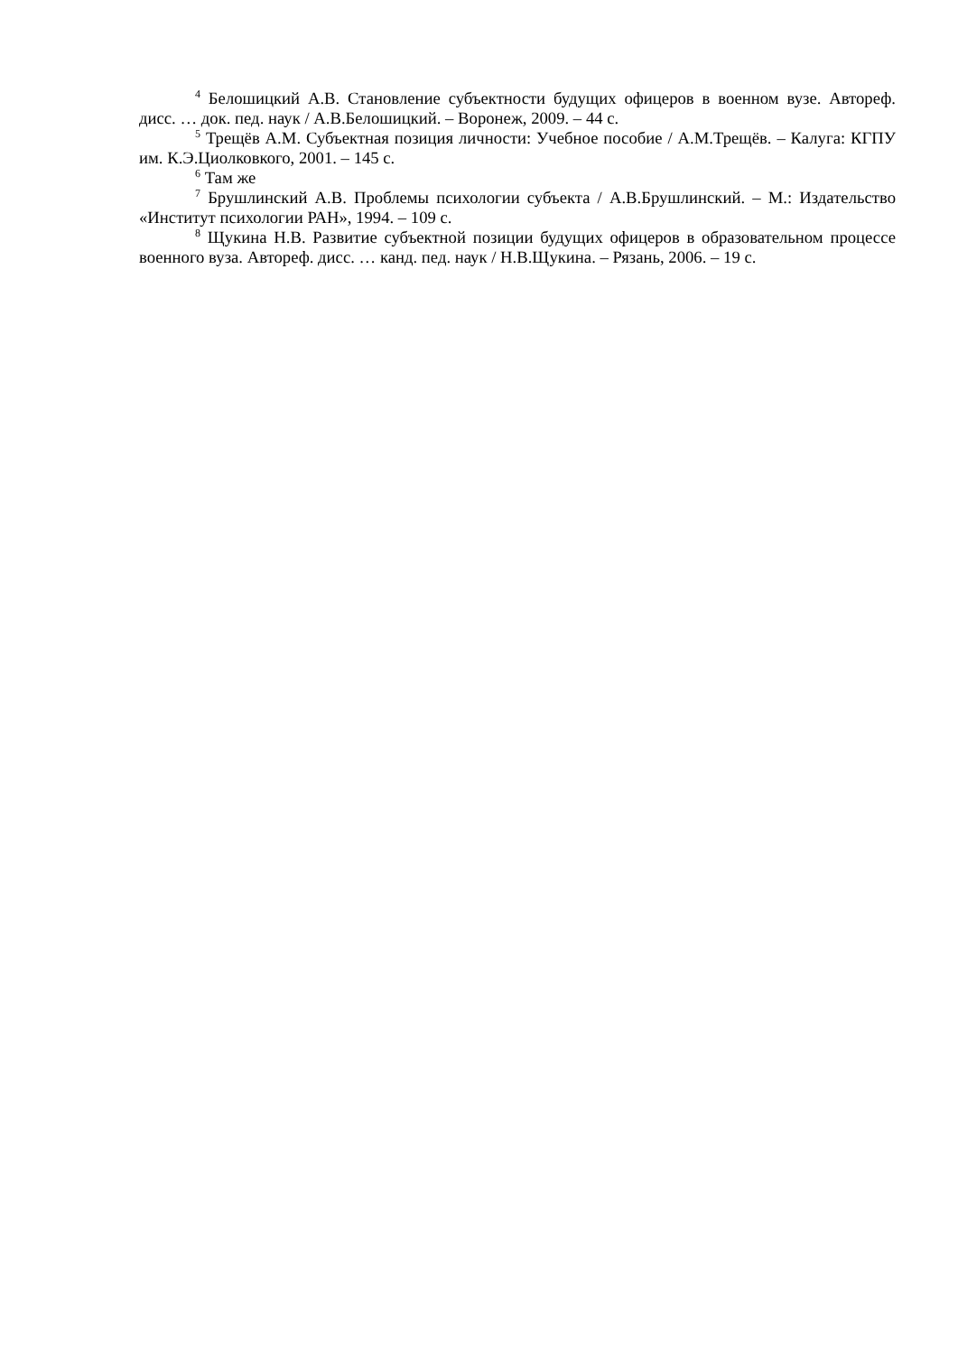<sup>4</sup> Белошицкий А.В. Становление субъектности будущих офицеров в военном вузе. Автореф. дисс. … док. пед. наук / А.В.Белошицкий. – Воронеж, 2009. – 44 с.
<sup>5</sup> Трещёв А.М. Субъектная позиция личности: Учебное пособие / А.М.Трещёв. – Калуга: КГПУ им. К.Э.Циолковкого, 2001. – 145 с.
<sup>6</sup> Там же
<sup>7</sup> Брушлинский А.В. Проблемы психологии субъекта / А.В.Брушлинский. – М.: Издательство «Институт психологии РАН», 1994. – 109 с.
<sup>8</sup> Щукина Н.В. Развитие субъектной позиции будущих офицеров в образовательном процессе военного вуза. Автореф. дисс. … канд. пед. наук / Н.В.Щукина. – Рязань, 2006. – 19 с.